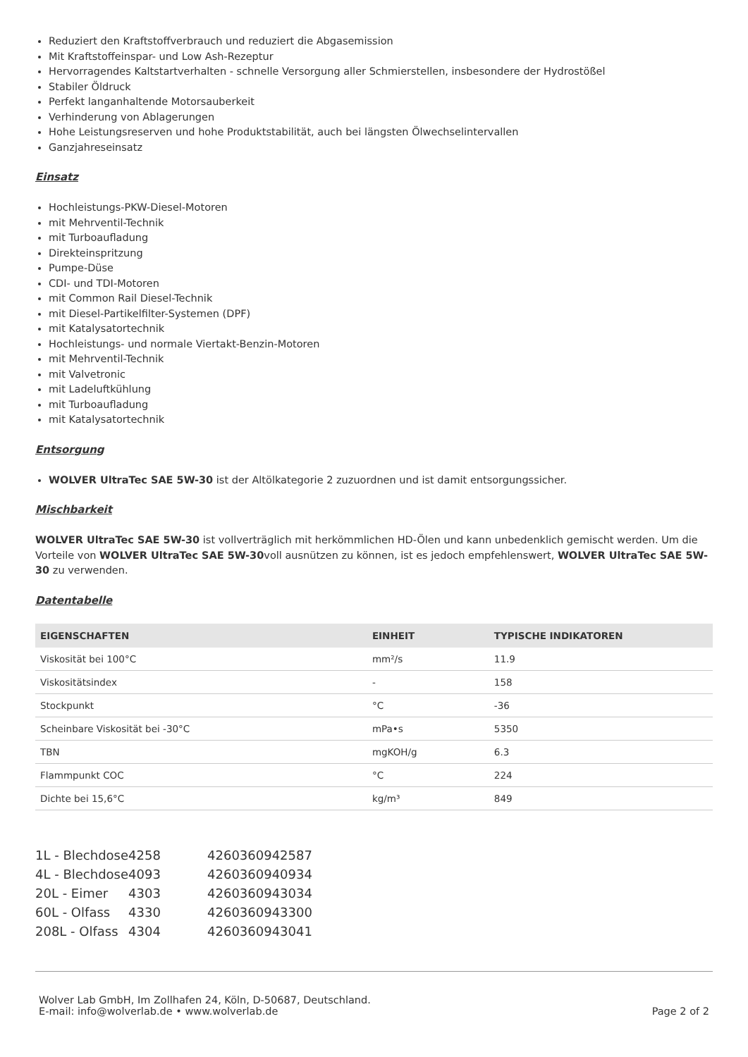Reduziert den Kraftstoffverbrauch und reduziert die Abgasemission
Mit Kraftstoffeinspar- und Low Ash-Rezeptur
Hervorragendes Kaltstartverhalten - schnelle Versorgung aller Schmierstellen, insbesondere der Hydrostößel
Stabiler Öldruck
Perfekt langanhaltende Motorsauberkeit
Verhinderung von Ablagerungen
Hohe Leistungsreserven und hohe Produktstabilität, auch bei längsten Ölwechselintervallen
Ganzjahreseinsatz
Einsatz
Hochleistungs-PKW-Diesel-Motoren
mit Mehrventil-Technik
mit Turboaufladung
Direkteinspritzung
Pumpe-Düse
CDI- und TDI-Motoren
mit Common Rail Diesel-Technik
mit Diesel-Partikelfilter-Systemen (DPF)
mit Katalysatortechnik
Hochleistungs- und normale Viertakt-Benzin-Motoren
mit Mehrventil-Technik
mit Valvetronic
mit Ladeluftkühlung
mit Turboaufladung
mit Katalysatortechnik
Entsorgung
WOLVER UltraTec SAE 5W-30 ist der Altölkategorie 2 zuzuordnen und ist damit entsorgungssicher.
Mischbarkeit
WOLVER UltraTec SAE 5W-30 ist vollverträglich mit herkömmlichen HD-Ölen und kann unbedenklich gemischt werden. Um die Vorteile von WOLVER UltraTec SAE 5W-30voll ausnützen zu können, ist es jedoch empfehlenswert, WOLVER UltraTec SAE 5W-30 zu verwenden.
Datentabelle
| EIGENSCHAFTEN | EINHEIT | TYPISCHE INDIKATOREN |
| --- | --- | --- |
| Viskosität bei 100°C | mm²/s | 11.9 |
| Viskositätsindex | - | 158 |
| Stockpunkt | °C | -36 |
| Scheinbare Viskosität bei -30°C | mPa•s | 5350 |
| TBN | mgKOH/g | 6.3 |
| Flammpunkt COC | °C | 224 |
| Dichte bei 15,6°C | kg/m³ | 849 |
| 1L - Blechdose | 4258 | 4260360942587 |
| 4L - Blechdose | 4093 | 4260360940934 |
| 20L - Eimer | 4303 | 4260360943034 |
| 60L - Olfass | 4330 | 4260360943300 |
| 208L - Olfass | 4304 | 4260360943041 |
Wolver Lab GmbH, Im Zollhafen 24, Köln, D-50687, Deutschland.
E-mail: info@wolverlab.de • www.wolverlab.de
Page 2 of 2